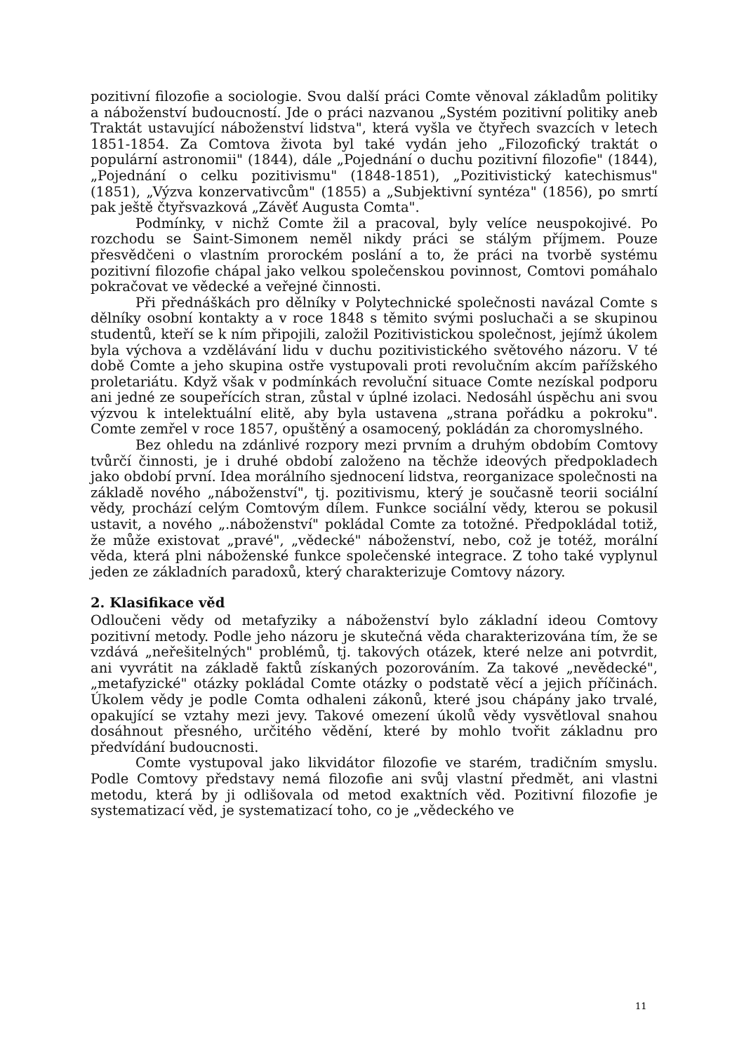pozitivní filozofie a sociologie. Svou další práci Comte věnoval základům politiky a náboženství budoucností. Jde o práci nazvanou „Systém pozitivní politiky aneb Traktát ustavující náboženství lidstva", která vyšla ve čtyřech svazcích v letech 1851-1854. Za Comtova života byl také vydán jeho „Filozofický traktát o populární astronomii" (1844), dále „Pojednání o duchu pozitivní filozofie" (1844), „Pojednání o celku pozitivismu" (1848-1851), „Pozitivistický katechismus" (1851), „Výzva konzervativcům" (1855) a „Subjektivní syntéza" (1856), po smrtí pak ještě čtyřsvazková „Závěť Augusta Comta".
Podmínky, v nichž Comte žil a pracoval, byly velíce neuspokojivé. Po rozchodu se Saint-Simonem neměl nikdy práci se stálým příjmem. Pouze přesvědčeni o vlastním prorockém poslání a to, že práci na tvorbě systému pozitivní filozofie chápal jako velkou společenskou povinnost, Comtovi pomáhalo pokračovat ve vědecké a veřejné činnosti.
Při přednáškách pro dělníky v Polytechnické společnosti navázal Comte s dělníky osobní kontakty a v roce 1848 s těmito svými posluchači a se skupinou studentů, kteří se k ním připojili, založil Pozitivistickou společnost, jejímž úkolem byla výchova a vzdělávání lidu v duchu pozitivistického světového názoru. V té době Comte a jeho skupina ostře vystupovali proti revolučním akcím pařížského proletariátu. Když však v podmínkách revoluční situace Comte nezískal podporu ani jedné ze soupeřících stran, zůstal v úplné izolaci. Nedosáhl úspěchu ani svou výzvou k intelektuální elitě, aby byla ustavena „strana pořádku a pokroku". Comte zemřel v roce 1857, opuštěný a osamocený, pokládán za choromyslného.
Bez ohledu na zdánlivé rozpory mezi prvním a druhým obdobím Comtovy tvůrčí činnosti, je i druhé období založeno na těchže ideových předpokladech jako období první. Idea morálního sjednocení lidstva, reorganizace společnosti na základě nového „náboženství", tj. pozitivismu, který je současně teorii sociální vědy, prochází celým Comtovým dílem. Funkce sociální vědy, kterou se pokusil ustavit, a nového „.náboženství" pokládal Comte za totožné. Předpokládal totiž, že může existovat „pravé", „vědecké" náboženství, nebo, což je totéž, morální věda, která plni náboženské funkce společenské integrace. Z toho také vyplynul jeden ze základních paradoxů, který charakterizuje Comtovy názory.
2. Klasifikace věd
Odloučeni vědy od metafyziky a náboženství bylo základní ideou Comtovy pozitivní metody. Podle jeho názoru je skutečná věda charakterizována tím, že se vzdává „neřešitelných" problémů, tj. takových otázek, které nelze ani potvrdit, ani vyvrátit na základě faktů získaných pozorováním. Za takové „nevědecké", „metafyzické" otázky pokládal Comte otázky o podstatě věcí a jejich příčinách. Úkolem vědy je podle Comta odhaleni zákonů, které jsou chápány jako trvalé, opakující se vztahy mezi jevy. Takové omezení úkolů vědy vysvětloval snahou dosáhnout přesného, určitého vědění, které by mohlo tvořit základnu pro předvídání budoucnosti.
Comte vystupoval jako likvidátor filozofie ve starém, tradičním smyslu. Podle Comtovy představy nemá filozofie ani svůj vlastní předmět, ani vlastni metodu, která by ji odlišovala od metod exaktních věd. Pozitivní filozofie je systematizací věd, je systematizací toho, co je „vědeckého ve
11